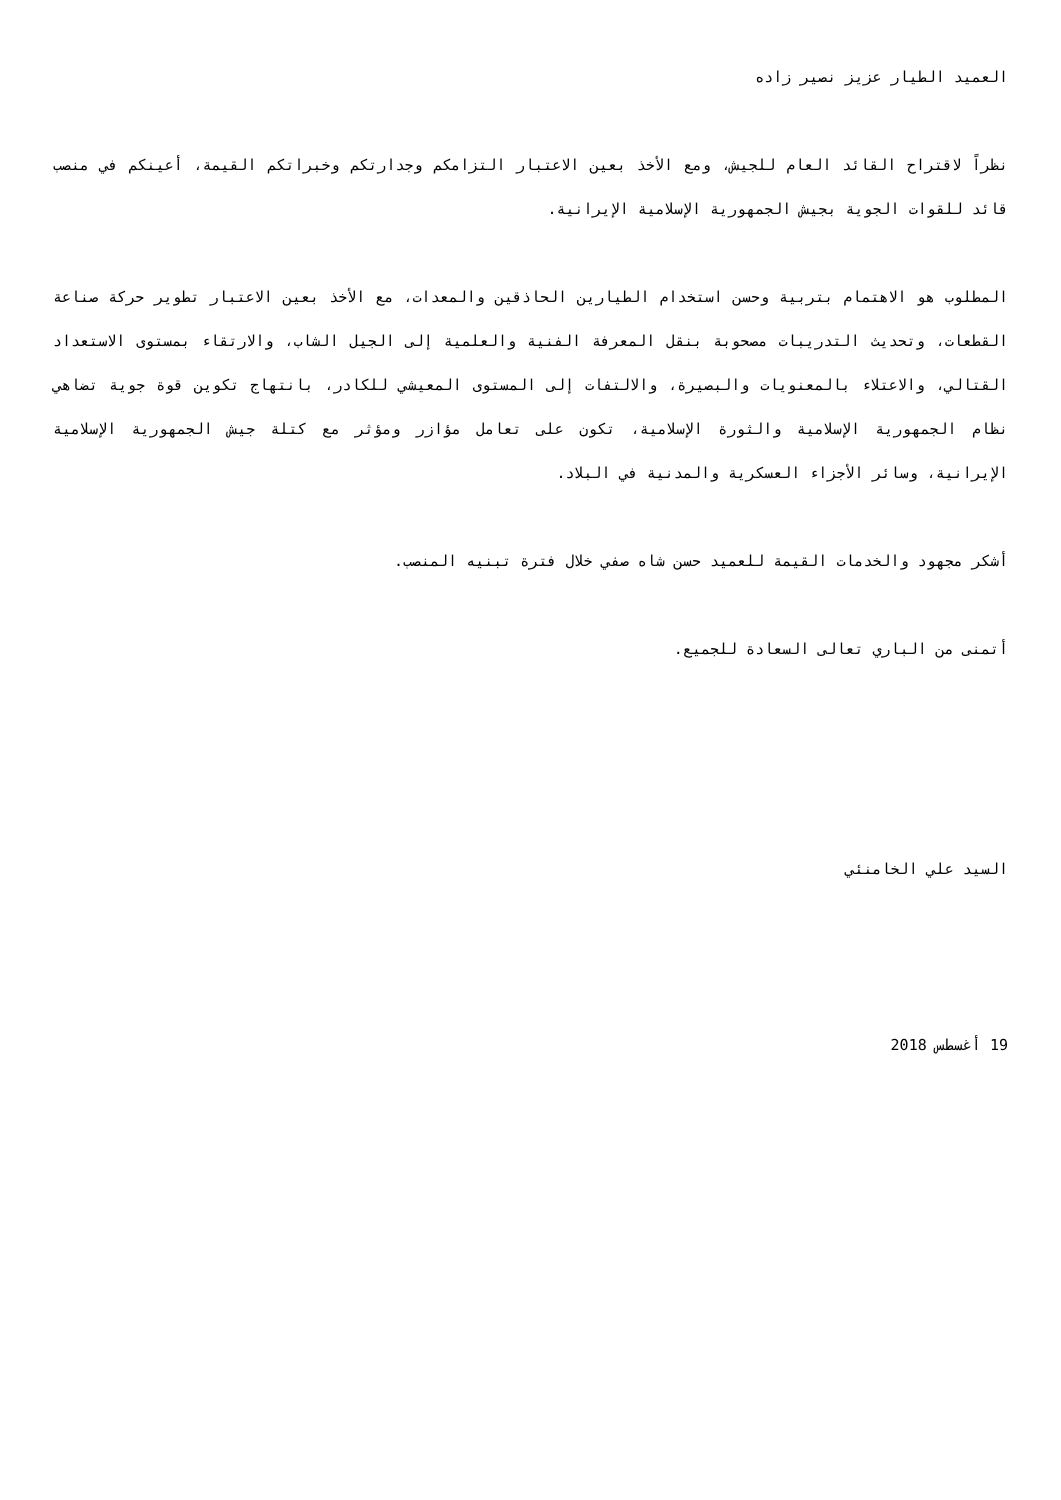العميد الطيار عزيز نصير زاده
نظراً لاقتراح القائد العام للجيش، ومع الأخذ بعين الاعتبار التزامكم وجدارتكم وخبراتكم القيمة، أعينكم في منصب قائد للقوات الجوية بجيش الجمهورية الإسلامية الإيرانية.
المطلوب هو الاهتمام بتربية وحسن استخدام الطيارين الحاذقين والمعدات، مع الأخذ بعين الاعتبار تطوير حركة صناعة القطعات، وتحديث التدريبات مصحوبة بنقل المعرفة الفنية والعلمية إلى الجيل الشاب، والارتقاء بمستوى الاستعداد القتالي، والاعتلاء بالمعنويات والبصيرة، والالتفات إلى المستوى المعيشي للكادر، بانتهاج تكوين قوة جوية تضاهي نظام الجمهورية الإسلامية والثورة الإسلامية، تكون على تعامل مؤازر ومؤثر مع كتلة جيش الجمهورية الإسلامية الإيرانية، وسائر الأجزاء العسكرية والمدنية في البلاد.
أشكر مجهود والخدمات القيمة للعميد حسن شاه صفي خلال فترة تبنيه المنصب.
أتمنى من الباري تعالى السعادة للجميع.
السيد علي الخامنئي
19 أغسطس 2018